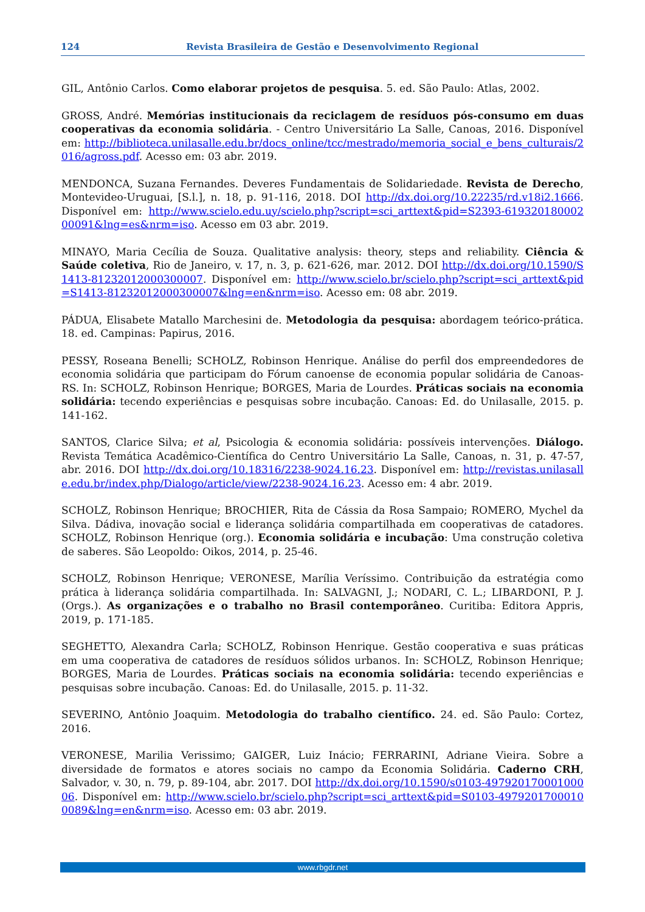124 Revista Brasileira de Gestão e Desenvolvimento Regional
GIL, Antônio Carlos. Como elaborar projetos de pesquisa. 5. ed. São Paulo: Atlas, 2002.
GROSS, André. Memórias institucionais da reciclagem de resíduos pós-consumo em duas cooperativas da economia solidária. - Centro Universitário La Salle, Canoas, 2016. Disponível em: http://biblioteca.unilasalle.edu.br/docs_online/tcc/mestrado/memoria_social_e_bens_culturais/2016/agross.pdf. Acesso em: 03 abr. 2019.
MENDONCA, Suzana Fernandes. Deveres Fundamentais de Solidariedade. Revista de Derecho, Montevideo-Uruguai, [S.l.], n. 18, p. 91-116, 2018. DOI http://dx.doi.org/10.22235/rd.v18i2.1666. Disponível em: http://www.scielo.edu.uy/scielo.php?script=sci_arttext&pid=S2393-61932018000200091&lng=es&nrm=iso. Acesso em 03 abr. 2019.
MINAYO, Maria Cecília de Souza. Qualitative analysis: theory, steps and reliability. Ciência & Saúde coletiva, Rio de Janeiro, v. 17, n. 3, p. 621-626, mar. 2012. DOI http://dx.doi.org/10.1590/S1413-81232012000300007. Disponível em: http://www.scielo.br/scielo.php?script=sci_arttext&pid=S1413-81232012000300007&lng=en&nrm=iso. Acesso em: 08 abr. 2019.
PÁDUA, Elisabete Matallo Marchesini de. Metodologia da pesquisa: abordagem teórico-prática. 18. ed. Campinas: Papirus, 2016.
PESSY, Roseana Benelli; SCHOLZ, Robinson Henrique. Análise do perfil dos empreendedores de economia solidária que participam do Fórum canoense de economia popular solidária de Canoas-RS. In: SCHOLZ, Robinson Henrique; BORGES, Maria de Lourdes. Práticas sociais na economia solidária: tecendo experiências e pesquisas sobre incubação. Canoas: Ed. do Unilasalle, 2015. p. 141-162.
SANTOS, Clarice Silva; et al, Psicologia & economia solidária: possíveis intervenções. Diálogo. Revista Temática Acadêmico-Científica do Centro Universitário La Salle, Canoas, n. 31, p. 47-57, abr. 2016. DOI http://dx.doi.org/10.18316/2238-9024.16.23. Disponível em: http://revistas.unilasalle.edu.br/index.php/Dialogo/article/view/2238-9024.16.23. Acesso em: 4 abr. 2019.
SCHOLZ, Robinson Henrique; BROCHIER, Rita de Cássia da Rosa Sampaio; ROMERO, Mychel da Silva. Dádiva, inovação social e liderança solidária compartilhada em cooperativas de catadores. SCHOLZ, Robinson Henrique (org.). Economia solidária e incubação: Uma construção coletiva de saberes. São Leopoldo: Oikos, 2014, p. 25-46.
SCHOLZ, Robinson Henrique; VERONESE, Marília Veríssimo. Contribuição da estratégia como prática à liderança solidária compartilhada. In: SALVAGNI, J.; NODARI, C. L.; LIBARDONI, P. J. (Orgs.). As organizações e o trabalho no Brasil contemporâneo. Curitiba: Editora Appris, 2019, p. 171-185.
SEGHETTO, Alexandra Carla; SCHOLZ, Robinson Henrique. Gestão cooperativa e suas práticas em uma cooperativa de catadores de resíduos sólidos urbanos. In: SCHOLZ, Robinson Henrique; BORGES, Maria de Lourdes. Práticas sociais na economia solidária: tecendo experiências e pesquisas sobre incubação. Canoas: Ed. do Unilasalle, 2015. p. 11-32.
SEVERINO, Antônio Joaquim. Metodologia do trabalho científico. 24. ed. São Paulo: Cortez, 2016.
VERONESE, Marilia Verissimo; GAIGER, Luiz Inácio; FERRARINI, Adriane Vieira. Sobre a diversidade de formatos e atores sociais no campo da Economia Solidária. Caderno CRH, Salvador, v. 30, n. 79, p. 89-104, abr. 2017. DOI http://dx.doi.org/10.1590/s0103-49792017000100006. Disponível em: http://www.scielo.br/scielo.php?script=sci_arttext&pid=S0103-49792017000100089&lng=en&nrm=iso. Acesso em: 03 abr. 2019.
www.rbgdr.net